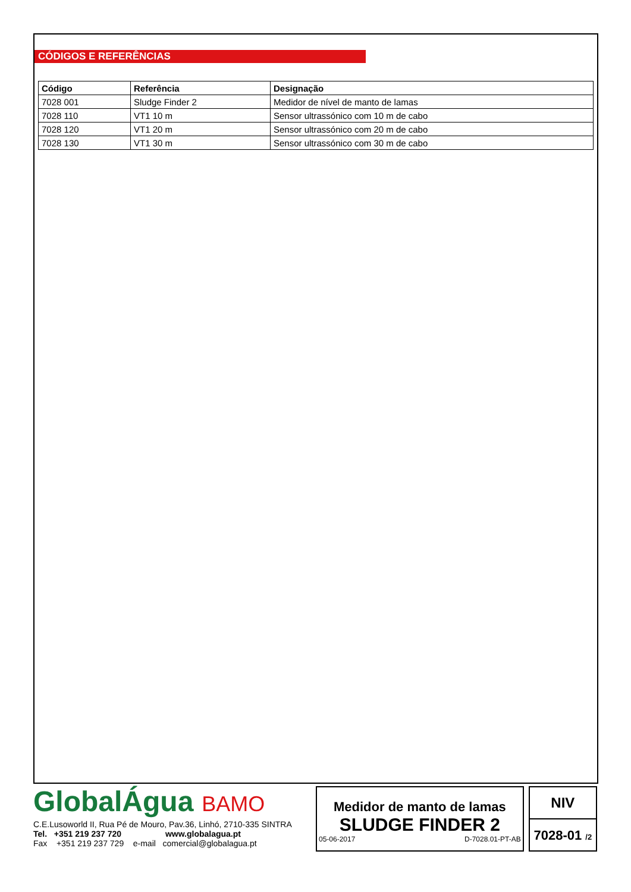CÓDIGOS E REFERÊNCIAS
| Código | Referência | Designação |
| --- | --- | --- |
| 7028 001 | Sludge Finder 2 | Medidor de nível de manto de lamas |
| 7028 110 | VT1 10 m | Sensor ultrassónico com 10 m de cabo |
| 7028 120 | VT1 20 m | Sensor ultrassónico com 20 m de cabo |
| 7028 130 | VT1 30 m | Sensor ultrassónico com 30 m de cabo |
GlobalÁgua BAMO
C.E.Lusoworld II, Rua Pé de Mouro, Pav.36, Linhó, 2710-335 SINTRA
Tel. +351 219 237 720 www.globalagua.pt
Fax +351 219 237 729 e-mail comercial@globalagua.pt
Medidor de manto de lamas
SLUDGE FINDER 2
05-06-2017 D-7028.01-PT-AB
NIV
7028-01 /2